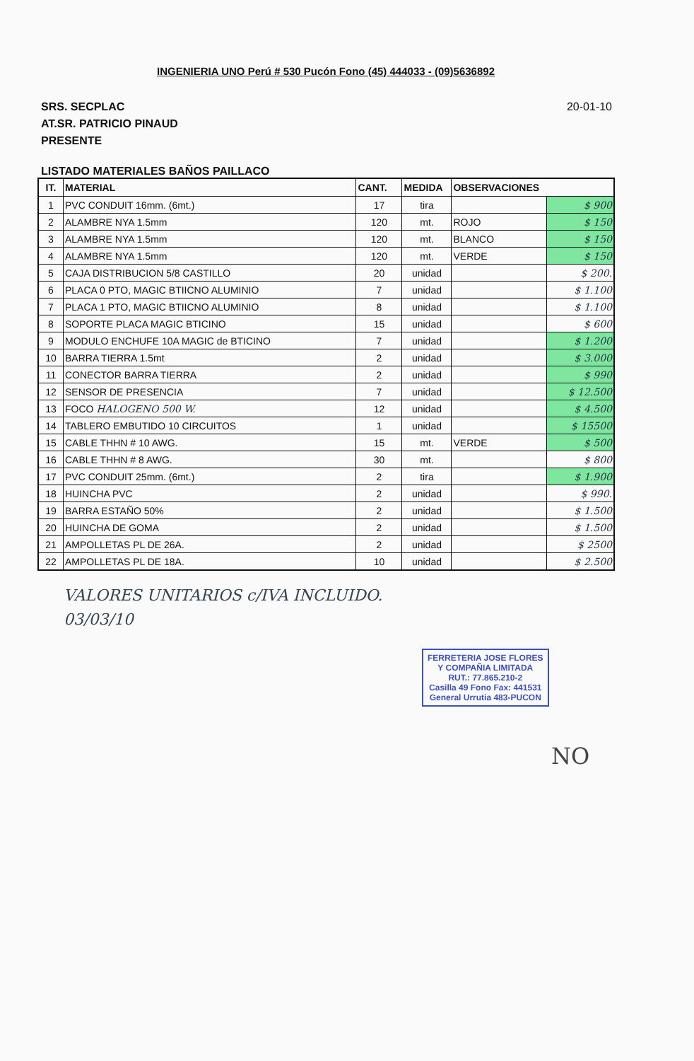INGENIERIA UNO Perú # 530 Pucón Fono (45) 444033 - (09)5636892
SRS. SECPLAC
AT.SR. PATRICIO PINAUD
PRESENTE
20-01-10
LISTADO MATERIALES BAÑOS PAILLACO
| IT. | MATERIAL | CANT. | MEDIDA | OBSERVACIONES | |
| --- | --- | --- | --- | --- | --- |
| 1 | PVC CONDUIT 16mm. (6mt.) | 17 | tira | | $ 900 |
| 2 | ALAMBRE NYA 1.5mm | 120 | mt. | ROJO | $ 150 |
| 3 | ALAMBRE NYA 1.5mm | 120 | mt. | BLANCO | $ 150 |
| 4 | ALAMBRE NYA 1.5mm | 120 | mt. | VERDE | $ 150 |
| 5 | CAJA DISTRIBUCION 5/8 CASTILLO | 20 | unidad | | $ 200. |
| 6 | PLACA 0 PTO, MAGIC BTIICNO ALUMINIO | 7 | unidad | | $ 1.100 |
| 7 | PLACA 1 PTO, MAGIC BTIICNO ALUMINIO | 8 | unidad | | $ 1.100 |
| 8 | SOPORTE PLACA MAGIC BTICINO | 15 | unidad | | $ 600 |
| 9 | MODULO ENCHUFE 10A MAGIC de BTICINO | 7 | unidad | | $ 1.200 |
| 10 | BARRA TIERRA 1.5mt | 2 | unidad | | $ 3.000 |
| 11 | CONECTOR BARRA TIERRA | 2 | unidad | | $ 990 |
| 12 | SENSOR DE PRESENCIA | 7 | unidad | | $ 12.500 |
| 13 | FOCO HALOGENO 500 W. | 12 | unidad | | $ 4.500 |
| 14 | TABLERO EMBUTIDO 10 CIRCUITOS | 1 | unidad | | $ 15500 |
| 15 | CABLE THHN # 10 AWG. | 15 | mt. | VERDE | $ 500 |
| 16 | CABLE THHN # 8 AWG. | 30 | mt. | | $ 800 |
| 17 | PVC CONDUIT 25mm. (6mt.) | 2 | tira | | $ 1.900 |
| 18 | HUINCHA PVC | 2 | unidad | | $ 990. |
| 19 | BARRA ESTAÑO 50% | 2 | unidad | | $ 1.500 |
| 20 | HUINCHA DE GOMA | 2 | unidad | | $ 1.500 |
| 21 | AMPOLLETAS PL DE 26A. | 2 | unidad | | $ 2500 |
| 22 | AMPOLLETAS PL DE 18A. | 10 | unidad | | $ 2.500 |
VALORES UNITARIOS c/IVA INCLUIDO.
03/03/10
FERRETERIA JOSE FLORES
Y COMPAÑIA LIMITADA
RUT.: 77.865.210-2
Casilla 49 Fono Fax: 441531
General Urrutia 483-PUCON
NO